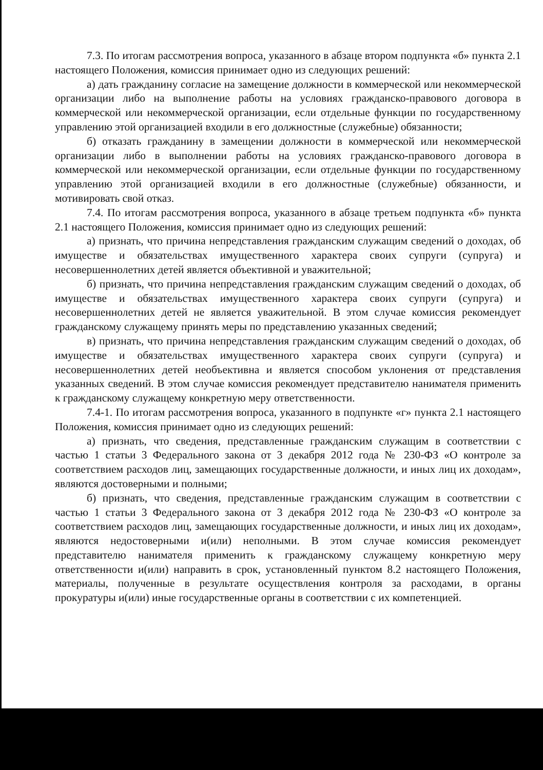7.3. По итогам рассмотрения вопроса, указанного в абзаце втором подпункта «б» пункта 2.1 настоящего Положения, комиссия принимает одно из следующих решений:
а) дать гражданину согласие на замещение должности в коммерческой или некоммерческой организации либо на выполнение работы на условиях гражданско-правового договора в коммерческой или некоммерческой организации, если отдельные функции по государственному управлению этой организацией входили в его должностные (служебные) обязанности;
б) отказать гражданину в замещении должности в коммерческой или некоммерческой организации либо в выполнении работы на условиях гражданско-правового договора в коммерческой или некоммерческой организации, если отдельные функции по государственному управлению этой организацией входили в его должностные (служебные) обязанности, и мотивировать свой отказ.
7.4. По итогам рассмотрения вопроса, указанного в абзаце третьем подпункта «б» пункта 2.1 настоящего Положения, комиссия принимает одно из следующих решений:
а) признать, что причина непредставления гражданским служащим сведений о доходах, об имуществе и обязательствах имущественного характера своих супруги (супруга) и несовершеннолетних детей является объективной и уважительной;
б) признать, что причина непредставления гражданским служащим сведений о доходах, об имуществе и обязательствах имущественного характера своих супруги (супруга) и несовершеннолетних детей не является уважительной. В этом случае комиссия рекомендует гражданскому служащему принять меры по представлению указанных сведений;
в) признать, что причина непредставления гражданским служащим сведений о доходах, об имуществе и обязательствах имущественного характера своих супруги (супруга) и несовершеннолетних детей необъективна и является способом уклонения от представления указанных сведений. В этом случае комиссия рекомендует представителю нанимателя применить к гражданскому служащему конкретную меру ответственности.
7.4-1. По итогам рассмотрения вопроса, указанного в подпункте «г» пункта 2.1 настоящего Положения, комиссия принимает одно из следующих решений:
а) признать, что сведения, представленные гражданским служащим в соответствии с частью 1 статьи 3 Федерального закона от 3 декабря 2012 года № 230-ФЗ «О контроле за соответствием расходов лиц, замещающих государственные должности, и иных лиц их доходам», являются достоверными и полными;
б) признать, что сведения, представленные гражданским служащим в соответствии с частью 1 статьи 3 Федерального закона от 3 декабря 2012 года № 230-ФЗ «О контроле за соответствием расходов лиц, замещающих государственные должности, и иных лиц их доходам», являются недостоверными и(или) неполными. В этом случае комиссия рекомендует представителю нанимателя применить к гражданскому служащему конкретную меру ответственности и(или) направить в срок, установленный пунктом 8.2 настоящего Положения, материалы, полученные в результате осуществления контроля за расходами, в органы прокуратуры и(или) иные государственные органы в соответствии с их компетенцией.